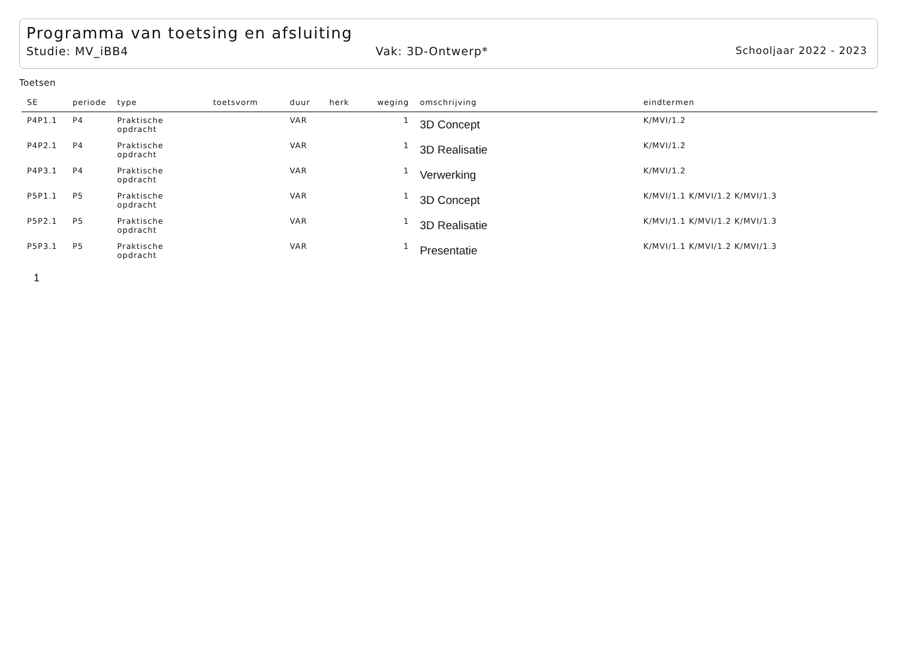Programma van toetsing en afsluiting
Studie: MV_iBB4 Vak: 3D-Ontwerp* Schooljaar 2022 - 2023
Toetsen
| SE | periode | type | toetsvorm | duur | herk | weging | omschrijving | eindtermen |
| --- | --- | --- | --- | --- | --- | --- | --- | --- |
| P4P1.1 | P4 | Praktische opdracht | | VAR | | 1 | 3D Concept | K/MVI/1.2 |
| P4P2.1 | P4 | Praktische opdracht | | VAR | | 1 | 3D Realisatie | K/MVI/1.2 |
| P4P3.1 | P4 | Praktische opdracht | | VAR | | 1 | Verwerking | K/MVI/1.2 |
| P5P1.1 | P5 | Praktische opdracht | | VAR | | 1 | 3D Concept | K/MVI/1.1 K/MVI/1.2 K/MVI/1.3 |
| P5P2.1 | P5 | Praktische opdracht | | VAR | | 1 | 3D Realisatie | K/MVI/1.1 K/MVI/1.2 K/MVI/1.3 |
| P5P3.1 | P5 | Praktische opdracht | | VAR | | 1 | Presentatie | K/MVI/1.1 K/MVI/1.2 K/MVI/1.3 |
1